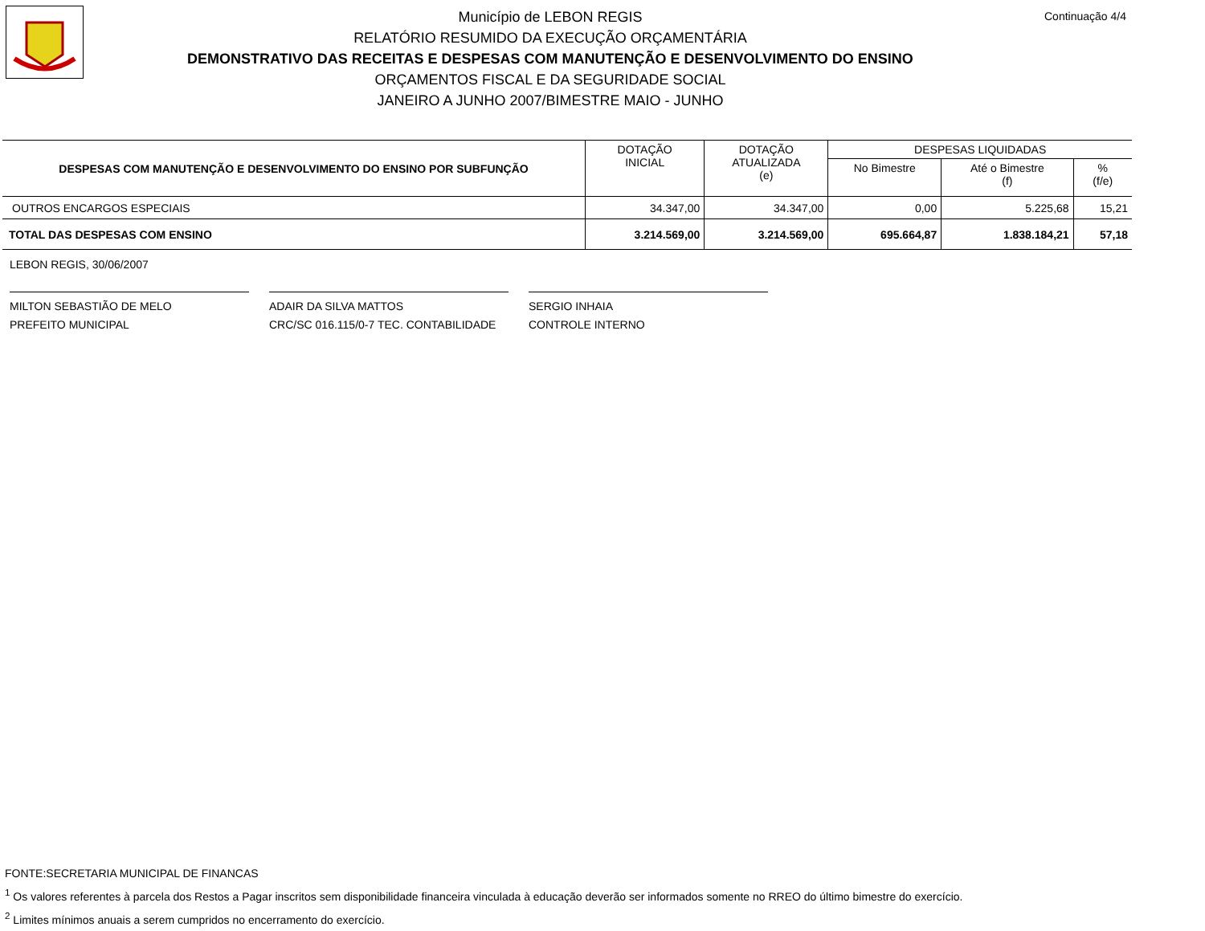Continuação 4/4
Município de LEBON REGIS
RELATÓRIO RESUMIDO DA EXECUÇÃO ORÇAMENTÁRIA
DEMONSTRATIVO DAS RECEITAS E DESPESAS COM MANUTENÇÃO E DESENVOLVIMENTO DO ENSINO
ORÇAMENTOS FISCAL E DA SEGURIDADE SOCIAL
JANEIRO A JUNHO 2007/BIMESTRE MAIO - JUNHO
| DESPESAS COM MANUTENÇÃO E DESENVOLVIMENTO DO ENSINO POR SUBFUNÇÃO | DOTAÇÃO INICIAL | DOTAÇÃO ATUALIZADA (e) | DESPESAS LIQUIDADAS | | |
| --- | --- | --- | --- | --- | --- |
| | | | No Bimestre | Até o Bimestre (f) | % (f/e) |
| OUTROS ENCARGOS ESPECIAIS | 34.347,00 | 34.347,00 | 0,00 | 5.225,68 | 15,21 |
| TOTAL DAS DESPESAS COM ENSINO | 3.214.569,00 | 3.214.569,00 | 695.664,87 | 1.838.184,21 | 57,18 |
LEBON REGIS, 30/06/2007
MILTON SEBASTIÃO DE MELO
PREFEITO MUNICIPAL
ADAIR DA SILVA MATTOS
CRC/SC 016.115/0-7 TEC. CONTABILIDADE
SERGIO INHAIA
CONTROLE INTERNO
FONTE:SECRETARIA MUNICIPAL DE FINANCAS
<sup>1</sup> Os valores referentes à parcela dos Restos a Pagar inscritos sem disponibilidade financeira vinculada à educação deverão ser informados somente no RREO do último bimestre do exercício.
<sup>2</sup> Limites mínimos anuais a serem cumpridos no encerramento do exercício.